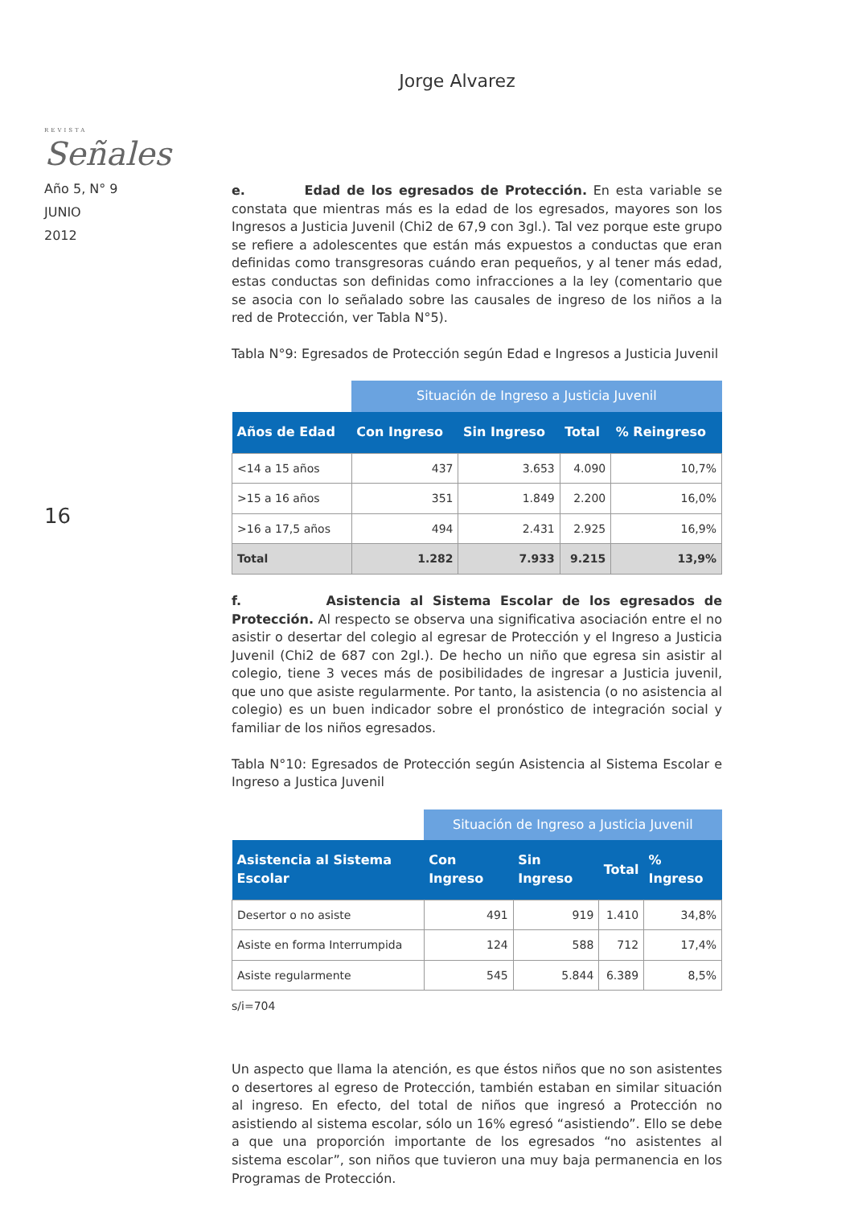Jorge Alvarez
REVISTA
Señales
Año 5, N° 9
JUNIO
2012
16
e. Edad de los egresados de Protección. En esta variable se constata que mientras más es la edad de los egresados, mayores son los Ingresos a Justicia Juvenil (Chi2 de 67,9 con 3gl.). Tal vez porque este grupo se refiere a adolescentes que están más expuestos a conductas que eran definidas como transgresoras cuándo eran pequeños, y al tener más edad, estas conductas son definidas como infracciones a la ley (comentario que se asocia con lo señalado sobre las causales de ingreso de los niños a la red de Protección, ver Tabla N°5).
Tabla N°9: Egresados de Protección según Edad e Ingresos a Justicia Juvenil
| | Situación de Ingreso a Justicia Juvenil | | | |
| Años de Edad | Con Ingreso | Sin Ingreso | Total | % Reingreso |
| <14 a 15 años | 437 | 3.653 | 4.090 | 10,7% |
| >15 a 16 años | 351 | 1.849 | 2.200 | 16,0% |
| >16 a 17,5 años | 494 | 2.431 | 2.925 | 16,9% |
| Total | 1.282 | 7.933 | 9.215 | 13,9% |
f. Asistencia al Sistema Escolar de los egresados de Protección. Al respecto se observa una significativa asociación entre el no asistir o desertar del colegio al egresar de Protección y el Ingreso a Justicia Juvenil (Chi2 de 687 con 2gl.). De hecho un niño que egresa sin asistir al colegio, tiene 3 veces más de posibilidades de ingresar a Justicia juvenil, que uno que asiste regularmente. Por tanto, la asistencia (o no asistencia al colegio) es un buen indicador sobre el pronóstico de integración social y familiar de los niños egresados.
Tabla N°10: Egresados de Protección según Asistencia al Sistema Escolar e Ingreso a Justica Juvenil
| | Situación de Ingreso a Justicia Juvenil | | | |
| Asistencia al Sistema Escolar | Con Ingreso | Sin Ingreso | Total | % Ingreso |
| Desertor o no asiste | 491 | 919 | 1.410 | 34,8% |
| Asiste en forma Interrumpida | 124 | 588 | 712 | 17,4% |
| Asiste regularmente | 545 | 5.844 | 6.389 | 8,5% |
s/i=704
Un aspecto que llama la atención, es que éstos niños que no son asistentes o desertores al egreso de Protección, también estaban en similar situación al ingreso. En efecto, del total de niños que ingresó a Protección no asistiendo al sistema escolar, sólo un 16% egresó “asistiendo”. Ello se debe a que una proporción importante de los egresados “no asistentes al sistema escolar”, son niños que tuvieron una muy baja permanencia en los Programas de Protección.